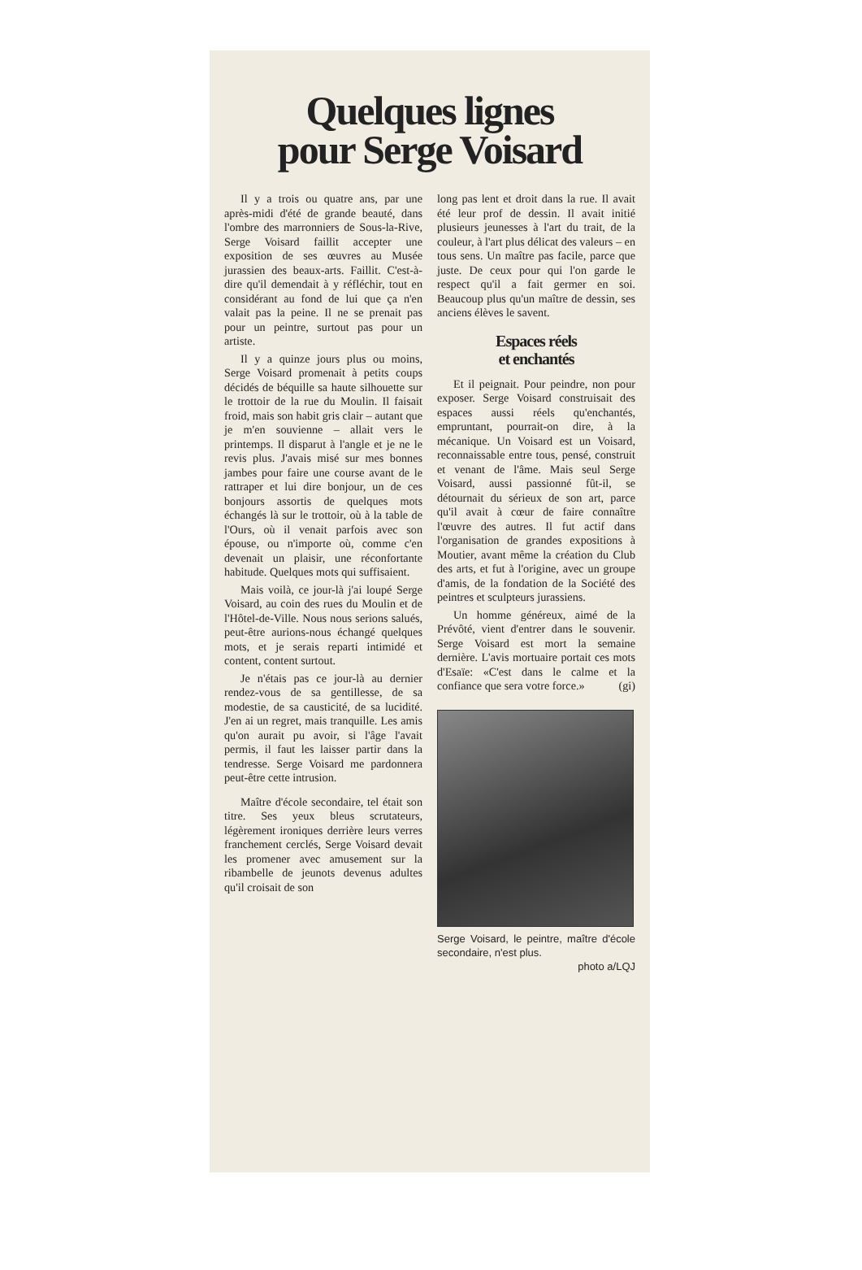Quelques lignes
pour Serge Voisard
Il y a trois ou quatre ans, par une après-midi d'été de grande beauté, dans l'ombre des marronniers de Sous-la-Rive, Serge Voisard faillit accepter une exposition de ses œuvres au Musée jurassien des beaux-arts. Faillit. C'est-à-dire qu'il demendait à y réfléchir, tout en considérant au fond de lui que ça n'en valait pas la peine. Il ne se prenait pas pour un peintre, surtout pas pour un artiste.
Il y a quinze jours plus ou moins, Serge Voisard promenait à petits coups décidés de béquille sa haute silhouette sur le trottoir de la rue du Moulin. Il faisait froid, mais son habit gris clair – autant que je m'en souvienne – allait vers le printemps. Il disparut à l'angle et je ne le revis plus. J'avais misé sur mes bonnes jambes pour faire une course avant de le rattraper et lui dire bonjour, un de ces bonjours assortis de quelques mots échangés là sur le trottoir, où à la table de l'Ours, où il venait parfois avec son épouse, ou n'importe où, comme c'en devenait un plaisir, une réconfortante habitude. Quelques mots qui suffisaient.
Mais voilà, ce jour-là j'ai loupé Serge Voisard, au coin des rues du Moulin et de l'Hôtel-de-Ville. Nous nous serions salués, peut-être aurions-nous échangé quelques mots, et je serais reparti intimidé et content, content surtout.
Je n'étais pas ce jour-là au dernier rendez-vous de sa gentillesse, de sa modestie, de sa causticité, de sa lucidité. J'en ai un regret, mais tranquille. Les amis qu'on aurait pu avoir, si l'âge l'avait permis, il faut les laisser partir dans la tendresse. Serge Voisard me pardonnera peut-être cette intrusion.
Maître d'école secondaire, tel était son titre. Ses yeux bleus scrutateurs, légèrement ironiques derrière leurs verres franchement cerclés, Serge Voisard devait les promener avec amusement sur la ribambelle de jeunots devenus adultes qu'il croisait de son
long pas lent et droit dans la rue. Il avait été leur prof de dessin. Il avait initié plusieurs jeunesses à l'art du trait, de la couleur, à l'art plus délicat des valeurs – en tous sens. Un maître pas facile, parce que juste. De ceux pour qui l'on garde le respect qu'il a fait germer en soi. Beaucoup plus qu'un maître de dessin, ses anciens élèves le savent.
Espaces réels
et enchantés
Et il peignait. Pour peindre, non pour exposer. Serge Voisard construisait des espaces aussi réels qu'enchantés, empruntant, pourrait-on dire, à la mécanique. Un Voisard est un Voisard, reconnaissable entre tous, pensé, construit et venant de l'âme. Mais seul Serge Voisard, aussi passionné fût-il, se détournait du sérieux de son art, parce qu'il avait à cœur de faire connaître l'œuvre des autres. Il fut actif dans l'organisation de grandes expositions à Moutier, avant même la création du Club des arts, et fut à l'origine, avec un groupe d'amis, de la fondation de la Société des peintres et sculpteurs jurassiens.
Un homme généreux, aimé de la Prévôté, vient d'entrer dans le souvenir. Serge Voisard est mort la semaine dernière. L'avis mortuaire portait ces mots d'Esaïe: «C'est dans le calme et la confiance que sera votre force.» (gi)
Serge Voisard, le peintre, maître d'école secondaire, n'est plus.
photo a/LQJ